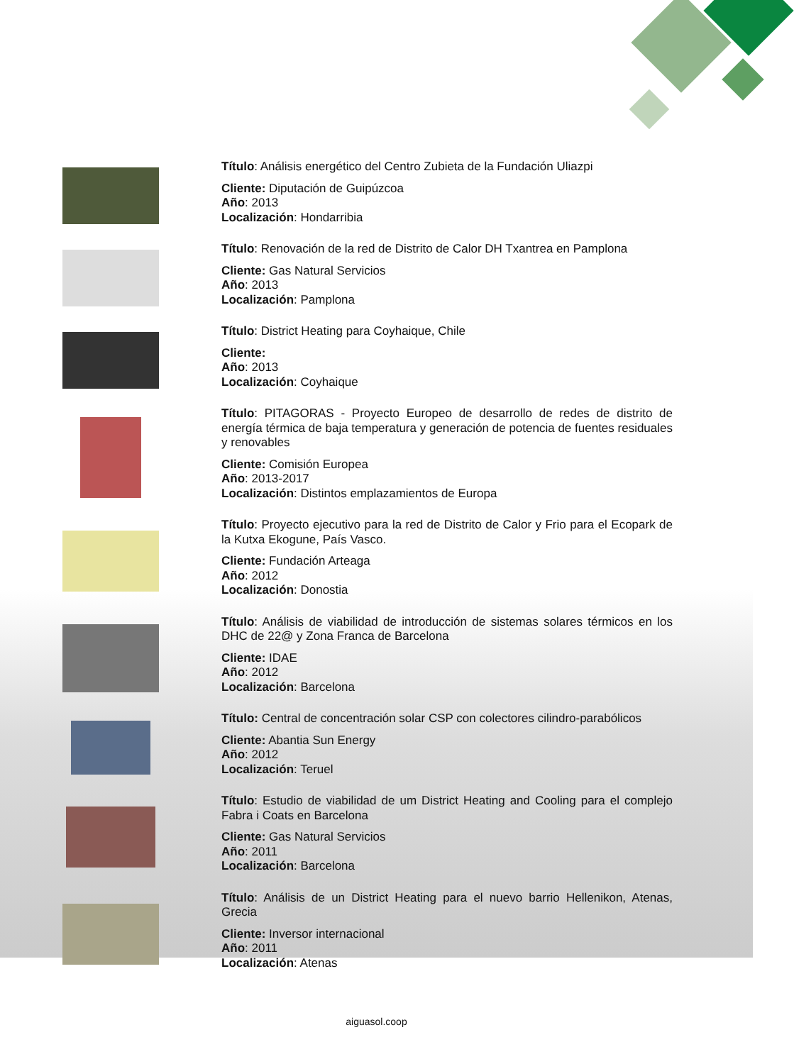Título: Análisis energético del Centro Zubieta de la Fundación Uliazpi
Cliente: Diputación de Guipúzcoa
Año: 2013
Localización: Hondarribia
Título: Renovación de la red de Distrito de Calor DH Txantrea en Pamplona
Cliente: Gas Natural Servicios
Año: 2013
Localización: Pamplona
Título: District Heating para Coyhaique, Chile
Cliente:
Año: 2013
Localización: Coyhaique
Título: PITAGORAS - Proyecto Europeo de desarrollo de redes de distrito de energía térmica de baja temperatura y generación de potencia de fuentes residuales y renovables
Cliente: Comisión Europea
Año: 2013-2017
Localización: Distintos emplazamientos de Europa
Título: Proyecto ejecutivo para la red de Distrito de Calor y Frio para el Ecopark de la Kutxa Ekogune, País Vasco.
Cliente: Fundación Arteaga
Año: 2012
Localización: Donostia
Título: Análisis de viabilidad de introducción de sistemas solares térmicos en los DHC de 22@ y Zona Franca de Barcelona
Cliente: IDAE
Año: 2012
Localización: Barcelona
Título: Central de concentración solar CSP con colectores cilindro-parabólicos
Cliente: Abantia Sun Energy
Año: 2012
Localización: Teruel
Título: Estudio de viabilidad de um District Heating and Cooling para el complejo Fabra i Coats en Barcelona
Cliente: Gas Natural Servicios
Año: 2011
Localización: Barcelona
Título: Análisis de un District Heating para el nuevo barrio Hellenikon, Atenas, Grecia
Cliente: Inversor internacional
Año: 2011
Localización: Atenas
aiguasol.coop